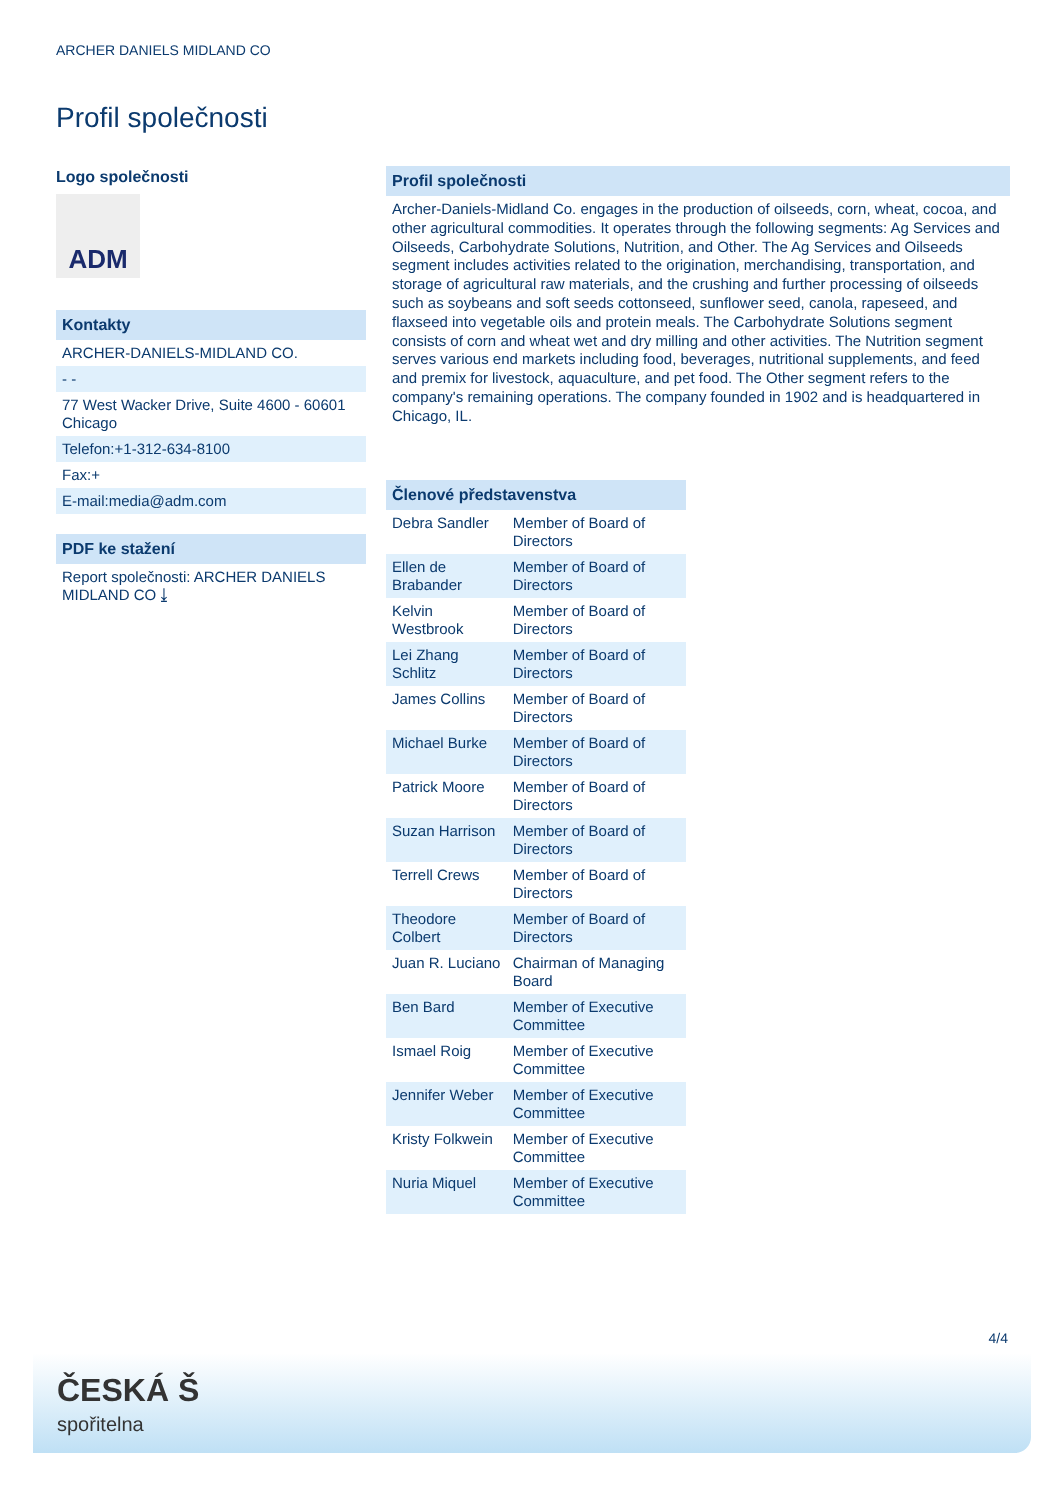ARCHER DANIELS MIDLAND CO
Profil společnosti
Logo společnosti
ADM
Kontakty
ARCHER-DANIELS-MIDLAND CO.
- -
77 West Wacker Drive, Suite 4600 - 60601
Chicago
Telefon:+1-312-634-8100
Fax:+
E-mail:media@adm.com
PDF ke stažení
Report společnosti: ARCHER DANIELS MIDLAND CO ⤓
Profil společnosti
Archer-Daniels-Midland Co. engages in the production of oilseeds, corn, wheat, cocoa, and other agricultural commodities. It operates through the following segments: Ag Services and Oilseeds, Carbohydrate Solutions, Nutrition, and Other. The Ag Services and Oilseeds segment includes activities related to the origination, merchandising, transportation, and storage of agricultural raw materials, and the crushing and further processing of oilseeds such as soybeans and soft seeds cottonseed, sunflower seed, canola, rapeseed, and flaxseed into vegetable oils and protein meals. The Carbohydrate Solutions segment consists of corn and wheat wet and dry milling and other activities. The Nutrition segment serves various end markets including food, beverages, nutritional supplements, and feed and premix for livestock, aquaculture, and pet food. The Other segment refers to the company's remaining operations. The company founded in 1902 and is headquartered in Chicago, IL.
| Členové představenstva | |
| --- | --- |
| Debra Sandler | Member of Board of Directors |
| Ellen de Brabander | Member of Board of Directors |
| Kelvin Westbrook | Member of Board of Directors |
| Lei Zhang Schlitz | Member of Board of Directors |
| James Collins | Member of Board of Directors |
| Michael Burke | Member of Board of Directors |
| Patrick Moore | Member of Board of Directors |
| Suzan Harrison | Member of Board of Directors |
| Terrell Crews | Member of Board of Directors |
| Theodore Colbert | Member of Board of Directors |
| Juan R. Luciano | Chairman of Managing Board |
| Ben Bard | Member of Executive Committee |
| Ismael Roig | Member of Executive Committee |
| Jennifer Weber | Member of Executive Committee |
| Kristy Folkwein | Member of Executive Committee |
| Nuria Miquel | Member of Executive Committee |
4/4
ČESKÁ Š
spořitelna